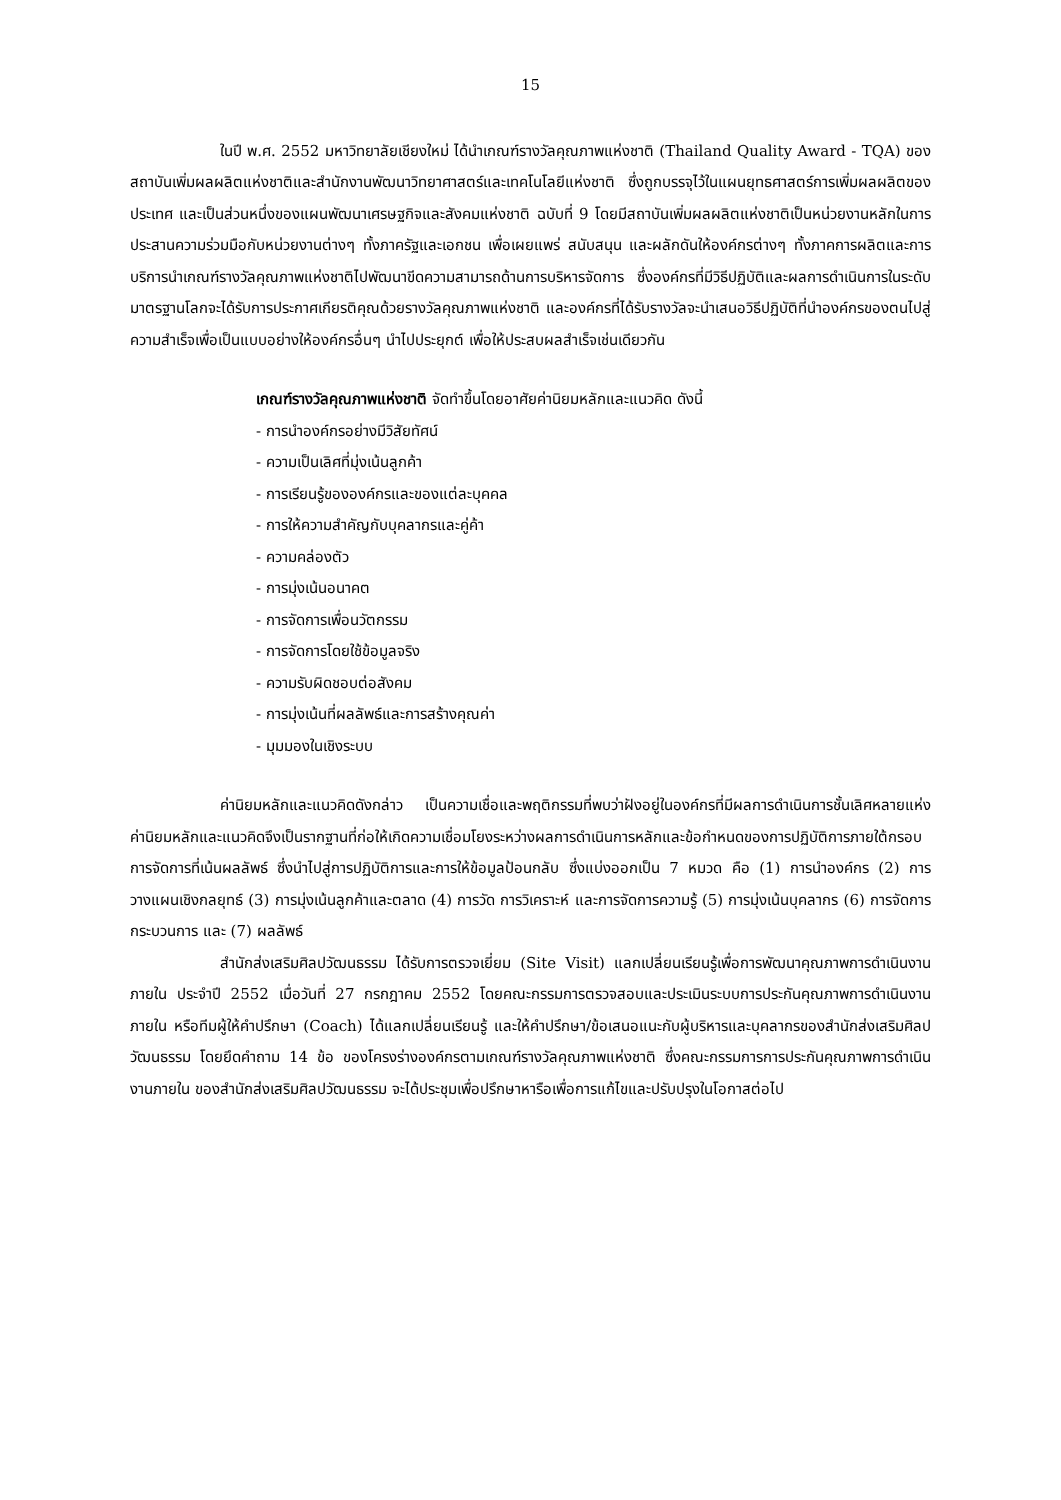15
ในปี พ.ศ. 2552 มหาวิทยาลัยเชียงใหม่ ได้นำเกณฑ์รางวัลคุณภาพแห่งชาติ (Thailand Quality Award - TQA) ของสถาบันเพิ่มผลผลิตแห่งชาติและสำนักงานพัฒนาวิทยาศาสตร์และเทคโนโลยีแห่งชาติ ซึ่งถูกบรรจุไว้ในแผนยุทธศาสตร์การเพิ่มผลผลิตของประเทศ และเป็นส่วนหนึ่งของแผนพัฒนาเศรษฐกิจและสังคมแห่งชาติ ฉบับที่ 9 โดยมีสถาบันเพิ่มผลผลิตแห่งชาติเป็นหน่วยงานหลักในการประสานความร่วมมือกับหน่วยงานต่างๆ ทั้งภาครัฐและเอกชน เพื่อเผยแพร่ สนับสนุน และผลักดันให้องค์กรต่างๆ ทั้งภาคการผลิตและการบริการนำเกณฑ์รางวัลคุณภาพแห่งชาติไปพัฒนาขีดความสามารถด้านการบริหารจัดการ ซึ่งองค์กรที่มีวิธีปฏิบัติและผลการดำเนินการในระดับมาตรฐานโลกจะได้รับการประกาศเกียรติคุณด้วยรางวัลคุณภาพแห่งชาติ และองค์กรที่ได้รับรางวัลจะนำเสนอวิธีปฏิบัติที่นำองค์กรของตนไปสู่ความสำเร็จเพื่อเป็นแบบอย่างให้องค์กรอื่นๆ นำไปประยุกต์ เพื่อให้ประสบผลสำเร็จเช่นเดียวกัน
เกณฑ์รางวัลคุณภาพแห่งชาติ จัดทำขึ้นโดยอาศัยค่านิยมหลักและแนวคิด ดังนี้
- การนำองค์กรอย่างมีวิสัยทัศน์
- ความเป็นเลิศที่มุ่งเน้นลูกค้า
- การเรียนรู้ขององค์กรและของแต่ละบุคคล
- การให้ความสำคัญกับบุคลากรและคู่ค้า
- ความคล่องตัว
- การมุ่งเน้นอนาคต
- การจัดการเพื่อนวัตกรรม
- การจัดการโดยใช้ข้อมูลจริง
- ความรับผิดชอบต่อสังคม
- การมุ่งเน้นที่ผลลัพธ์และการสร้างคุณค่า
- มุมมองในเชิงระบบ
ค่านิยมหลักและแนวคิดดังกล่าว เป็นความเชื่อและพฤติกรรมที่พบว่าฝังอยู่ในองค์กรที่มีผลการดำเนินการชั้นเลิศหลายแห่ง ค่านิยมหลักและแนวคิดจึงเป็นรากฐานที่ก่อให้เกิดความเชื่อมโยงระหว่างผลการดำเนินการหลักและข้อกำหนดของการปฏิบัติการภายใต้กรอบการจัดการที่เน้นผลลัพธ์ ซึ่งนำไปสู่การปฏิบัติการและการให้ข้อมูลป้อนกลับ ซึ่งแบ่งออกเป็น 7 หมวด คือ (1) การนำองค์กร (2) การวางแผนเชิงกลยุทธ์ (3) การมุ่งเน้นลูกค้าและตลาด (4) การวัด การวิเคราะห์ และการจัดการความรู้ (5) การมุ่งเน้นบุคลากร (6) การจัดการกระบวนการ และ (7) ผลลัพธ์
สำนักส่งเสริมศิลปวัฒนธรรม ได้รับการตรวจเยี่ยม (Site Visit) แลกเปลี่ยนเรียนรู้เพื่อการพัฒนาคุณภาพการดำเนินงานภายใน ประจำปี 2552 เมื่อวันที่ 27 กรกฎาคม 2552 โดยคณะกรรมการตรวจสอบและประเมินระบบการประกันคุณภาพการดำเนินงานภายใน หรือทีมผู้ให้คำปรึกษา (Coach) ได้แลกเปลี่ยนเรียนรู้ และให้คำปรึกษา/ข้อเสนอแนะกับผู้บริหารและบุคลากรของสำนักส่งเสริมศิลปวัฒนธรรม โดยยึดคำถาม 14 ข้อ ของโครงร่างองค์กรตามเกณฑ์รางวัลคุณภาพแห่งชาติ ซึ่งคณะกรรมการการประกันคุณภาพการดำเนินงานภายใน ของสำนักส่งเสริมศิลปวัฒนธรรม จะได้ประชุมเพื่อปรึกษาหารือเพื่อการแก้ไขและปรับปรุงในโอกาสต่อไป